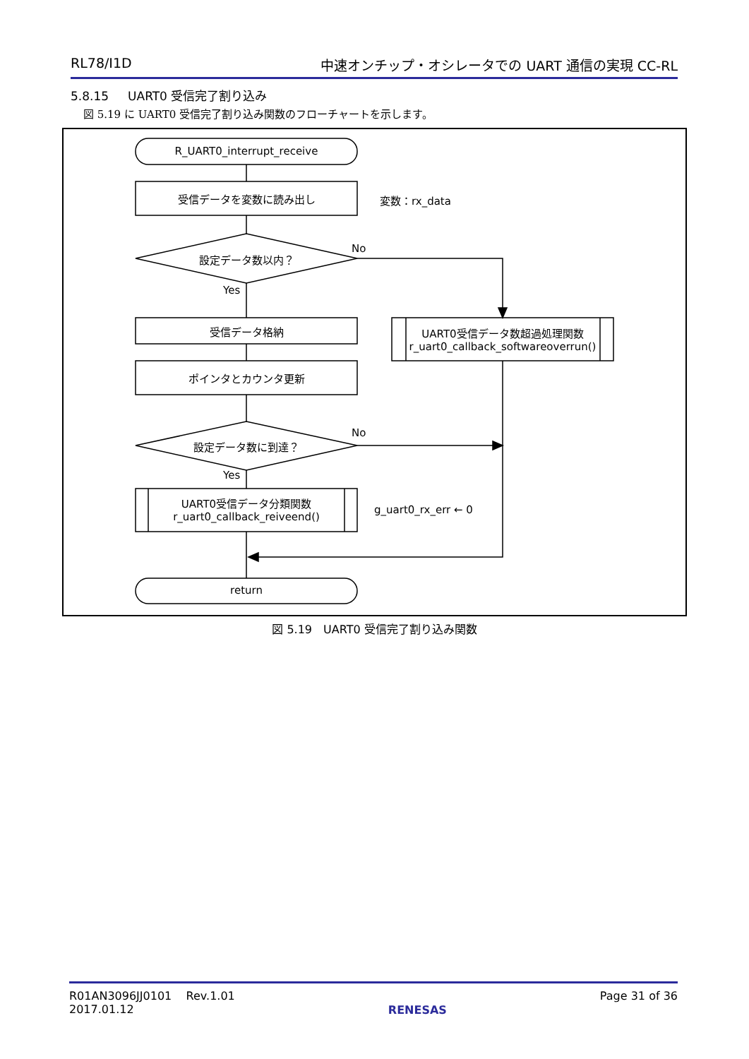RL78/I1D 中速オンチップ・オシレータでの UART 通信の実現 CC-RL
5.8.15 UART0 受信完了割り込み
図 5.19 に UART0 受信完了割り込み関数のフローチャートを示します。
R_UART0_interrupt_receive
受信データを変数に読み出し 変数：rx_data
No
設定データ数以内？
Yes
受信データ格納
ポインタとカウンタ更新
UART0受信データ数超過処理関数
r_uart0_callback_softwareoverrun()
No
設定データ数に到達？
Yes
UART0受信データ分類関数
r_uart0_callback_reiveend()
g_uart0_rx_err ← 0
return
図 5.19　UART0 受信完了割り込み関数
R01AN3096JJ0101 Rev.1.01
2017.01.12 RENESAS Page 31 of 36